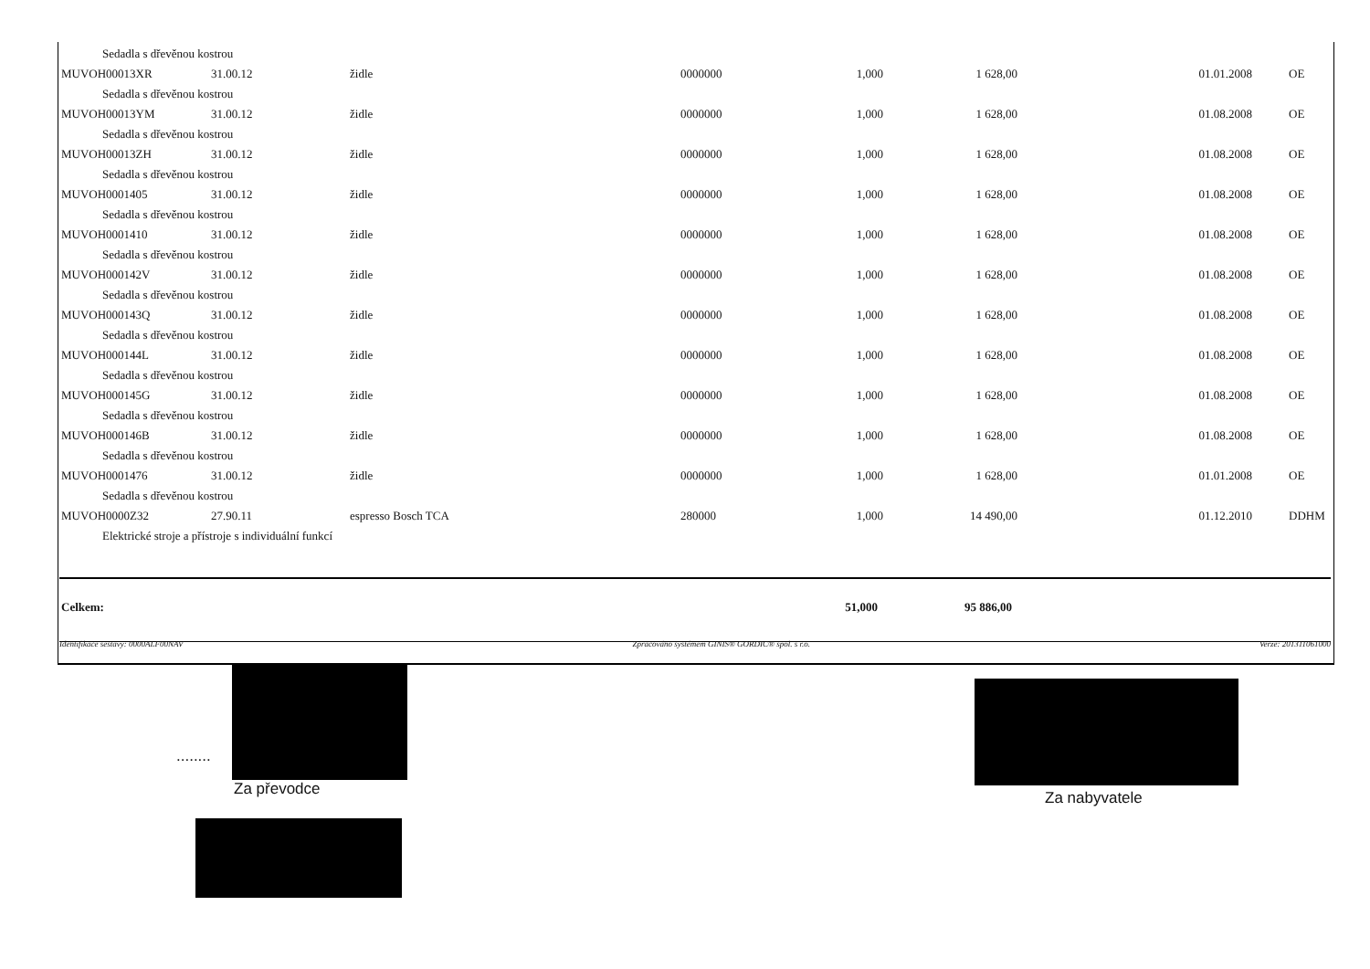| Sedadla s dřevěnou kostrou | | | | | | | |
| MUVOH00013XR | 31.00.12 | židle | 0000000 | 1,000 | 1 628,00 | 01.01.2008 | OE |
| Sedadla s dřevěnou kostrou | | | | | | | |
| MUVOH00013YM | 31.00.12 | židle | 0000000 | 1,000 | 1 628,00 | 01.08.2008 | OE |
| Sedadla s dřevěnou kostrou | | | | | | | |
| MUVOH00013ZH | 31.00.12 | židle | 0000000 | 1,000 | 1 628,00 | 01.08.2008 | OE |
| Sedadla s dřevěnou kostrou | | | | | | | |
| MUVOH0001405 | 31.00.12 | židle | 0000000 | 1,000 | 1 628,00 | 01.08.2008 | OE |
| Sedadla s dřevěnou kostrou | | | | | | | |
| MUVOH0001410 | 31.00.12 | židle | 0000000 | 1,000 | 1 628,00 | 01.08.2008 | OE |
| Sedadla s dřevěnou kostrou | | | | | | | |
| MUVOH000142V | 31.00.12 | židle | 0000000 | 1,000 | 1 628,00 | 01.08.2008 | OE |
| Sedadla s dřevěnou kostrou | | | | | | | |
| MUVOH000143Q | 31.00.12 | židle | 0000000 | 1,000 | 1 628,00 | 01.08.2008 | OE |
| Sedadla s dřevěnou kostrou | | | | | | | |
| MUVOH000144L | 31.00.12 | židle | 0000000 | 1,000 | 1 628,00 | 01.08.2008 | OE |
| Sedadla s dřevěnou kostrou | | | | | | | |
| MUVOH000145G | 31.00.12 | židle | 0000000 | 1,000 | 1 628,00 | 01.08.2008 | OE |
| Sedadla s dřevěnou kostrou | | | | | | | |
| MUVOH000146B | 31.00.12 | židle | 0000000 | 1,000 | 1 628,00 | 01.08.2008 | OE |
| Sedadla s dřevěnou kostrou | | | | | | | |
| MUVOH0001476 | 31.00.12 | židle | 0000000 | 1,000 | 1 628,00 | 01.01.2008 | OE |
| Sedadla s dřevěnou kostrou | | | | | | | |
| MUVOH0000Z32 | 27.90.11 | espresso Bosch TCA | 280000 | 1,000 | 14 490,00 | 01.12.2010 | DDHM |
| Elektrické stroje a přístroje s individuální funkcí | | | | | | | |
| Celkem: | 51,000 | 95 886,00 | |
Identifikace sestavy: 0000ALF00NAV Zpracováno systémem GINIS® GORDIC® spol. s r.o. Verze: 201311061000
........
Za převodce Za nabyvatele